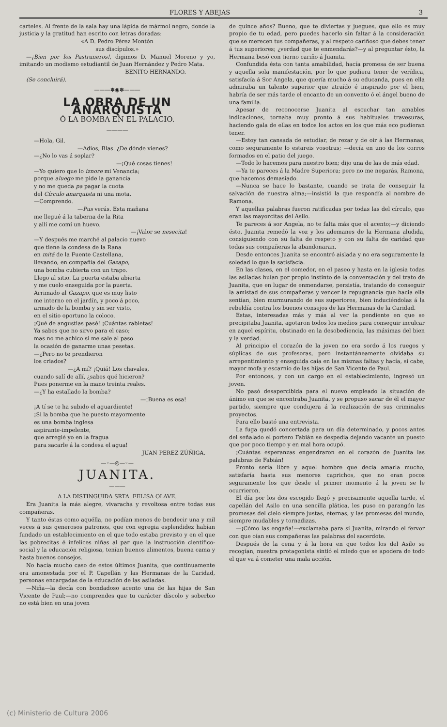FLORES Y ABEJAS 3
carteles. Al frente de la sala hay una lápida de mármol negro, donde la justicia y la gratitud han escrito con letras doradas:
«A D. Pedro Pérez Montón
sus discípulos.»
—¡Bien por los Pastraneros!, digimos D. Manuel Moreno y yo, imitando un modismo estudiantil de Juan Hernández y Pedro Mata.
BENITO HERNANDO.
(Se concluirá).
———✽◉✽———
LA OBRA DE UN ANARQUISTA
Ó LA BOMBA EN EL PALACIO.
————
—Hola, Gil.
—Adios, Blas. ¿De dónde vienes?
—¿No lo vas á soplar?
—¡Qué cosas tienes!
—Yo quiero que lo iznore mi Venancia;
porque aluego me pide la ganancia
y no me queda pa pagar la cuota
del Círculo anarquista ni una mota.
—Comprendo.
—Pus verás. Esta mañana
me llegué á la taberna de la Rita
y allí me comí un huevo.
—¡Valor se nesecita!
—Y después me marché al palacio nuevo
que tiene la condesa de la Rana
en mitá de la Fuente Castellana,
llevando, en compañía del Gazapo,
una bomba cubierta con un trapo.
Llego al sitio. La puerta estaba abierta
y me cuelo enseguida por la puerta.
Arrimado al Gazapo, que es muy listo
me interno en el jardín, y poco á poco,
armado de la bomba y sin ser visto,
en el sitio oportuno la coloco.
¡Qué de angustias pasé! ¡Cuántas rabietas!
Ya sabes que no sirvo para el caso;
mas no me achico si me sale al paso
la ocasión de ganarme unas pesetas.
—¿Pero no te prendieron
los criados?
—¿A mí? ¡Quiá! Los chavales,
cuando salí de allí, ¿sabes qué hicieron?
Pues ponerme en la mano treinta reales.
—¿Y ha estallado la bomba?
—¡Buena es esa!
¡A tí se te ha subido el aguardiente!
¡Si la bomba que he puesto mayormente
es una bomba inglesa
aspirante-impelente,
que arreglé yo en la fragua
para sacarle á la condesa el agua!
JUAN PEREZ ZÚÑIGA.
—◦—◎—◦—
JUANITA.
———
A LA DISTINGUIDA SRTA. FELISA OLAVE.
Era Juanita la más alegre, vivaracha y revoltosa entre todas sus compañeras.
Y tanto éstas como aquélla, no podían menos de bendecir una y mil veces á sus generosos patronos, que con egregia esplendidez habían fundado un establecimiento en el que todo estaba previsto y en el que las pobrecitas é infelices niñas al par que la instrucción científico-social y la educación religiosa, tenían buenos alimentos, buena cama y hasta buenos consejos.
No hacía mucho caso de estos últimos Juanita, que continuamente era amonestada por el P. Capellán y las Hermanas de la Caridad, personas encargadas de la educación de las asiladas.
—Niña—la decía con bondadoso acento una de las hijas de San Vicente de Paul;—no comprendes que tu carácter díscolo y soberbio no está bien en una joven
de quince años? Bueno, que te diviertas y juegues, que ello es muy propio de tu edad, pero puedes hacerlo sin faltar á la consideración que se merecen tus compañeras, y al respeto cariñoso que debes tener á tus superiores; ¿verdad que te enmendarás?—y al preguntar ésto, la Hermana besó con tierno cariño á Juanita.
Confundida ésta con tanta amabilidad, hacía promesa de ser buena y aquella sola manifestación, por lo que pudiera tener de verídica, satisfacía á Sor Angela, que quería mucho á su educanda, pues en ella admiraba un talento superior que atraído é inspirado por el bien, habría de ser más tarde el encanto de un convento ó el ángel bueno de una familia.
Apesar de reconocerse Juanita al escuchar tan amables indicaciones, tornaba muy pronto á sus habituales travesuras, haciendo gala de ellas en todos los actos en los que más eco pudieran tener.
—Estoy tan cansada de estudiar, de rezar y de oir á las Hermanas, como seguramente lo estareis vosotras; —decía en uno de los corros formados en el patio del juego.
—Todo lo hacemos para nuestro bien; dijo una de las de más edad.
—Ya te pareces á la Madre Superiora; pero no me negarás, Ramona, que hacemos demasiado.
—Nunca se hace lo bastante, cuando se trata de conseguir la salvación de nuestra alma;—insistió la que respondía al nombre de Ramona.
Y aquellas palabras fueron ratificadas por todas las del círculo, que eran las mayorcitas del Asilo.
Te pareces á sor Angela, no te falta más que el acento;—y diciendo ésto, Juanita remedó la voz y los ademanes de la Hermana aludida, consiguiendo con su falta de respeto y con su falta de caridad que todas sus compañeras la abandonaran.
Desde entonces Juanita se encontró aislada y no era seguramente la soledad lo que la satisfacía.
En las clases, en el comedor, en el paseo y hasta en la iglesia todas las asiladas huían por propio instinto de la conversación y del trato de Juanita, que en lugar de enmendarse, persistía, tratando de conseguir la amistad de sus compañeras y vencer la repugnancia que hacia ella sentían, bien murmurando de sus superiores, bien induciéndolas á la rebeldía contra los buenos consejos de las Hermanas de la Caridad.
Estas, interesadas más y más al ver la pendiente en que se precipitaba Juanita, agotaron todos los medios para conseguir inculcar en aquel espíritu, obstinado en la desobediencia, las máximas del bien y la verdad.
Al principio el corazón de la joven no era sordo á los ruegos y súplicas de sus profesoras, pero instantáneamente olvidaba su arrepentimiento y enseguida caía en las mismas faltas y hacía, si cabe, mayor mofa y escarnio de las hijas de San Vicente de Paul.
Por entonces, y con un cargo en el establecimiento, ingresó un joven.
No pasó desapercibida para el nuevo empleado la situación de ánimo en que se encontraba Juanita, y se propuso sacar de él el mayor partido, siempre que condujera á la realización de sus criminales proyectos.
Para ello bastó una entrevista.
La fuga quedó concertada para un día determinado, y pocos antes del señalado el portero Fabián se despedía dejando vacante un puesto que por poco tiempo y en mal hora ocupó.
¡Cuántas esperanzas engendraron en el corazón de Juanita las palabras de Fabián!
Pronto sería libre y aquel hombre que decía amarla mucho, satisfaría hasta sus menores caprichos, que no eran pocos seguramente los que desde el primer momento á la joven se le ocurrieron.
El día por los dos escogido llegó y precisamente aquella tarde, el capellán del Asilo en una sencilla plática, les puso en parangón las promesas del cielo siempre justas, eternas, y las promesas del mundo, siempre mudables y tornadizas.
—¡Cómo las engaña!—exclamaba para sí Juanita, mirando el fervor con que oían sus compañeras las palabras del sacerdote.
Después de la cena y á la hora en que todos los del Asilo se recogían, nuestra protagonista sintió el miedo que se apodera de todo el que va á cometer una mala acción.
(c) Ministerio de Cultura 2006